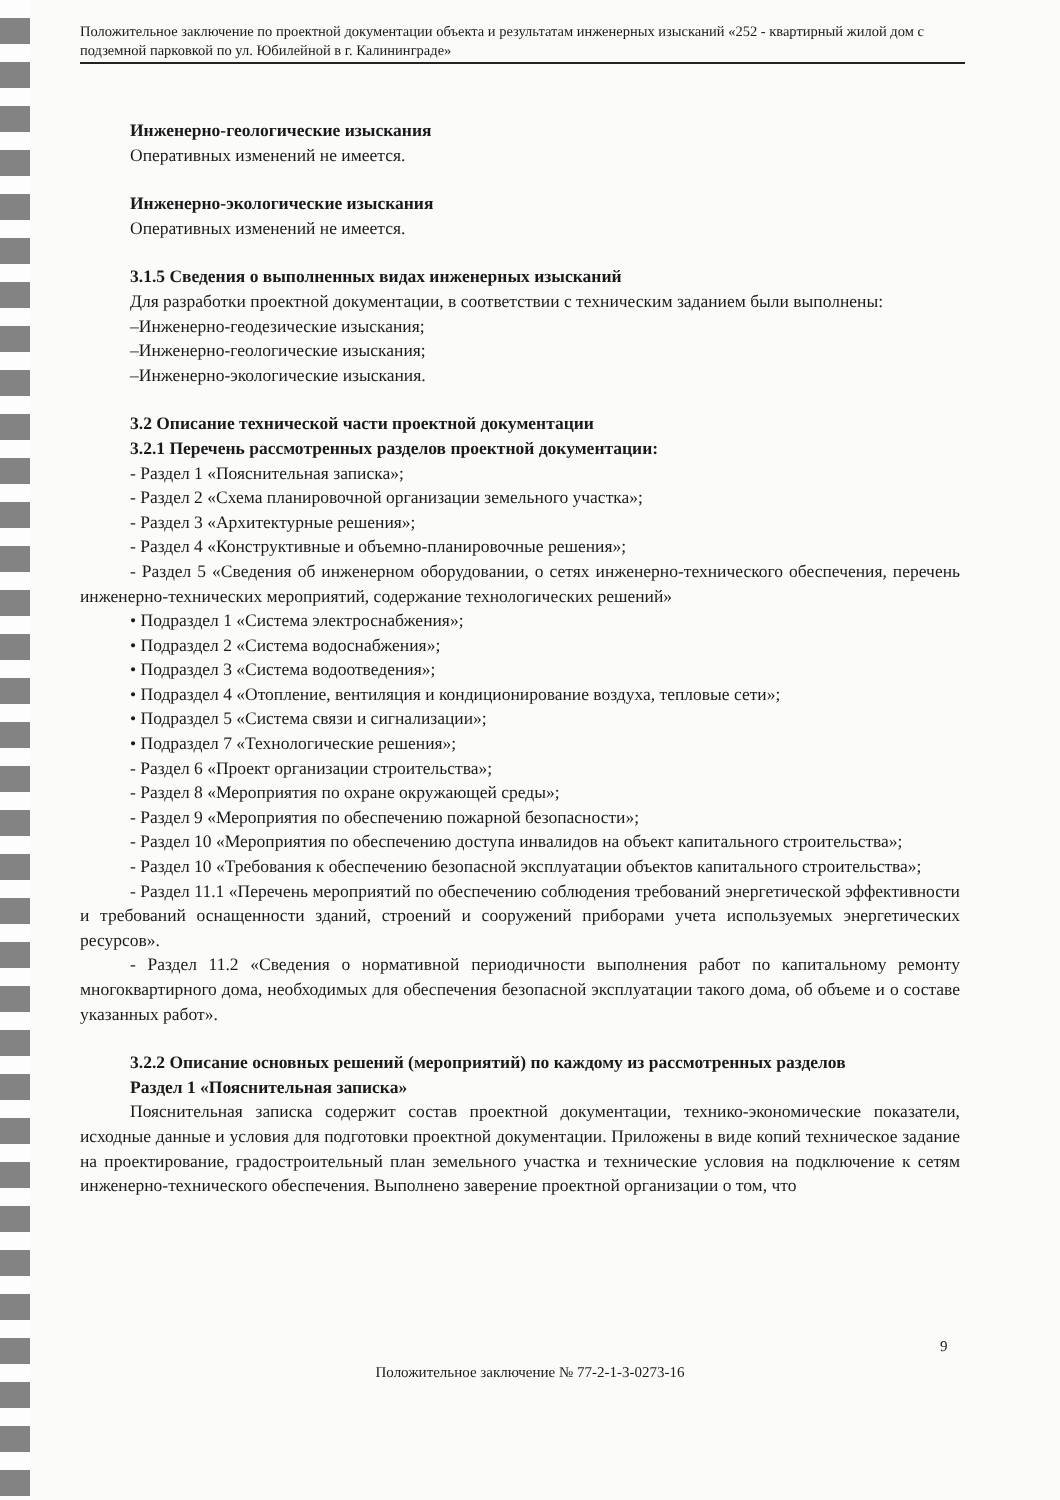Положительное заключение по проектной документации объекта и результатам инженерных изысканий «252 - квартирный жилой дом с подземной парковкой по ул. Юбилейной в г. Калининграде»
Инженерно-геологические изыскания
Оперативных изменений не имеется.
Инженерно-экологические изыскания
Оперативных изменений не имеется.
3.1.5 Сведения о выполненных видах инженерных изысканий
Для разработки проектной документации, в соответствии с техническим заданием были выполнены:
–Инженерно-геодезические изыскания;
–Инженерно-геологические изыскания;
–Инженерно-экологические изыскания.
3.2 Описание технической части проектной документации
3.2.1 Перечень рассмотренных разделов проектной документации:
- Раздел 1 «Пояснительная записка»;
- Раздел 2 «Схема планировочной организации земельного участка»;
- Раздел 3 «Архитектурные решения»;
- Раздел 4 «Конструктивные и объемно-планировочные решения»;
- Раздел 5 «Сведения об инженерном оборудовании, о сетях инженерно-технического обеспечения, перечень инженерно-технических мероприятий, содержание технологических решений»
• Подраздел 1 «Система электроснабжения»;
• Подраздел 2 «Система водоснабжения»;
• Подраздел 3 «Система водоотведения»;
• Подраздел 4 «Отопление, вентиляция и кондиционирование воздуха, тепловые сети»;
• Подраздел 5 «Система связи и сигнализации»;
• Подраздел 7 «Технологические решения»;
- Раздел 6 «Проект организации строительства»;
- Раздел 8 «Мероприятия по охране окружающей среды»;
- Раздел 9 «Мероприятия по обеспечению пожарной безопасности»;
- Раздел 10 «Мероприятия по обеспечению доступа инвалидов на объект капитального строительства»;
- Раздел 10 «Требования к обеспечению безопасной эксплуатации объектов капитального строительства»;
- Раздел 11.1 «Перечень мероприятий по обеспечению соблюдения требований энергетической эффективности и требований оснащенности зданий, строений и сооружений приборами учета используемых энергетических ресурсов».
- Раздел 11.2 «Сведения о нормативной периодичности выполнения работ по капитальному ремонту многоквартирного дома, необходимых для обеспечения безопасной эксплуатации такого дома, об объеме и о составе указанных работ».
3.2.2 Описание основных решений (мероприятий) по каждому из рассмотренных разделов
Раздел 1 «Пояснительная записка»
Пояснительная записка содержит состав проектной документации, технико-экономические показатели, исходные данные и условия для подготовки проектной документации. Приложены в виде копий техническое задание на проектирование, градостроительный план земельного участка и технические условия на подключение к сетям инженерно-технического обеспечения. Выполнено заверение проектной организации о том, что
9
Положительное заключение № 77-2-1-3-0273-16